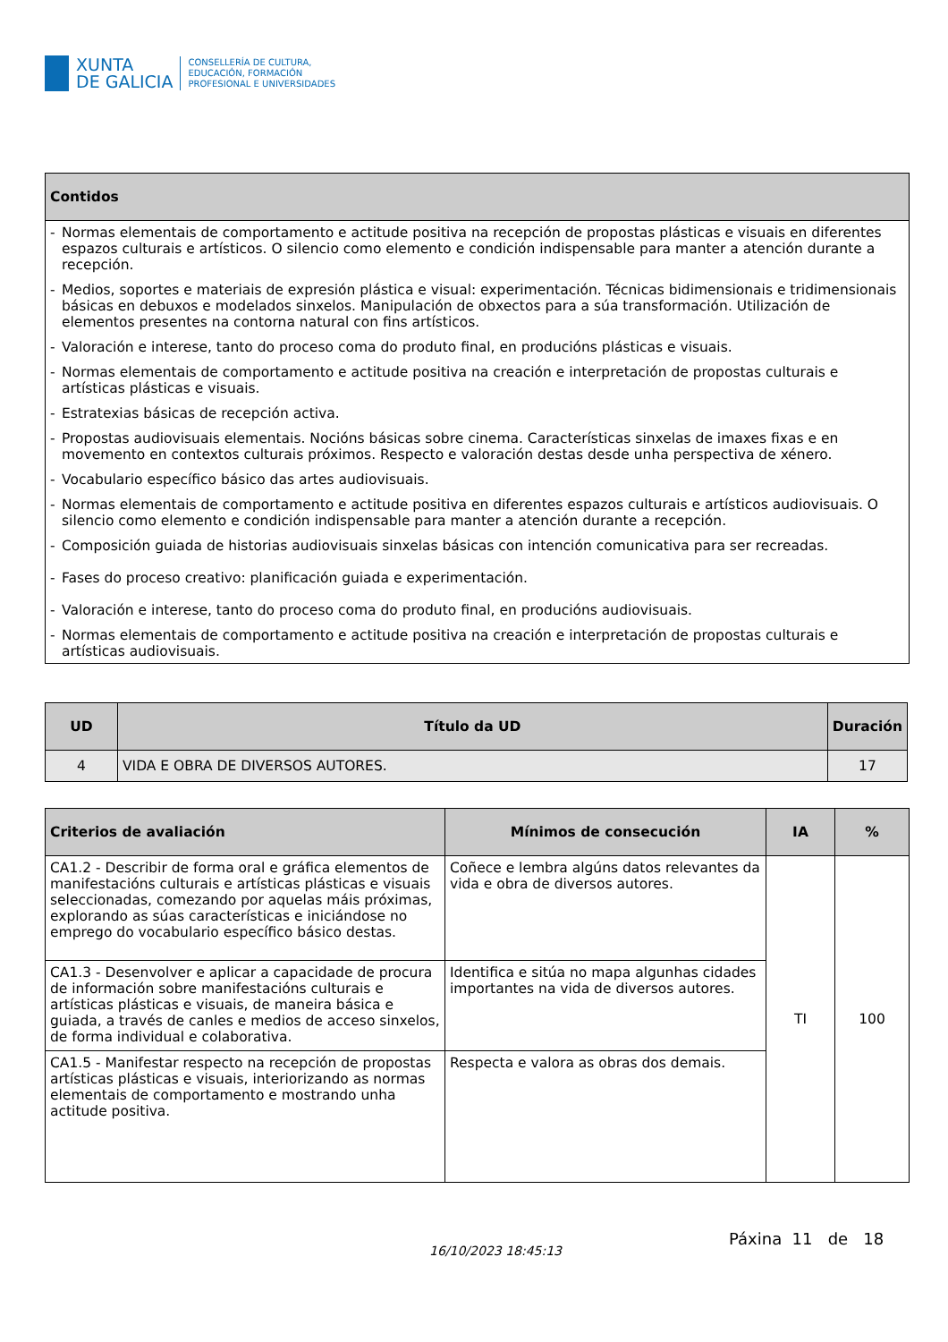XUNTA
DE GALICIA
CONSELLERÍA DE CULTURA,
EDUCACIÓN, FORMACIÓN
PROFESIONAL E UNIVERSIDADES
| Contidos |
| --- |
| - Normas elementais de comportamento e actitude positiva na recepción de propostas plásticas e visuais en diferentes espazos culturais e artísticos. O silencio como elemento e condición indispensable para manter a atención durante a recepción. - Medios, soportes e materiais de expresión plástica e visual: experimentación. Técnicas bidimensionais e tridimensionais básicas en debuxos e modelados sinxelos. Manipulación de obxectos para a súa transformación. Utilización de elementos presentes na contorna natural con fins artísticos. - Valoración e interese, tanto do proceso coma do produto final, en producións plásticas e visuais. - Normas elementais de comportamento e actitude positiva na creación e interpretación de propostas culturais e artísticas plásticas e visuais. - Estratexias básicas de recepción activa. - Propostas audiovisuais elementais. Nocións básicas sobre cinema. Características sinxelas de imaxes fixas e en movemento en contextos culturais próximos. Respecto e valoración destas desde unha perspectiva de xénero. - Vocabulario específico básico das artes audiovisuais. - Normas elementais de comportamento e actitude positiva en diferentes espazos culturais e artísticos audiovisuais. O silencio como elemento e condición indispensable para manter a atención durante a recepción. - Composición guiada de historias audiovisuais sinxelas básicas con intención comunicativa para ser recreadas. - Fases do proceso creativo: planificación guiada e experimentación. - Valoración e interese, tanto do proceso coma do produto final, en producións audiovisuais. - Normas elementais de comportamento e actitude positiva na creación e interpretación de propostas culturais e artísticas audiovisuais. |
| UD | Título da UD | Duración |
| --- | --- | --- |
| 4 | VIDA E OBRA DE DIVERSOS AUTORES. | 17 |
| Criterios de avaliación | Mínimos de consecución | IA | % |
| --- | --- | --- | --- |
| CA1.2 - Describir de forma oral e gráfica elementos de manifestacións culturais e artísticas plásticas e visuais seleccionadas, comezando por aquelas máis próximas, explorando as súas características e iniciándose no emprego do vocabulario específico básico destas. | Coñece e lembra algúns datos relevantes da vida e obra de diversos autores. | TI | 100 |
| CA1.3 - Desenvolver e aplicar a capacidade de procura de información sobre manifestacións culturais e artísticas plásticas e visuais, de maneira básica e guiada, a través de canles e medios de acceso sinxelos, de forma individual e colaborativa. | Identifica e sitúa no mapa algunhas cidades importantes na vida de diversos autores. | | |
| CA1.5 - Manifestar respecto na recepción de propostas artísticas plásticas e visuais, interiorizando as normas elementais de comportamento e mostrando unha actitude positiva. | Respecta e valora as obras dos demais. | | |
16/10/2023 18:45:13
Páxina 11 de 18